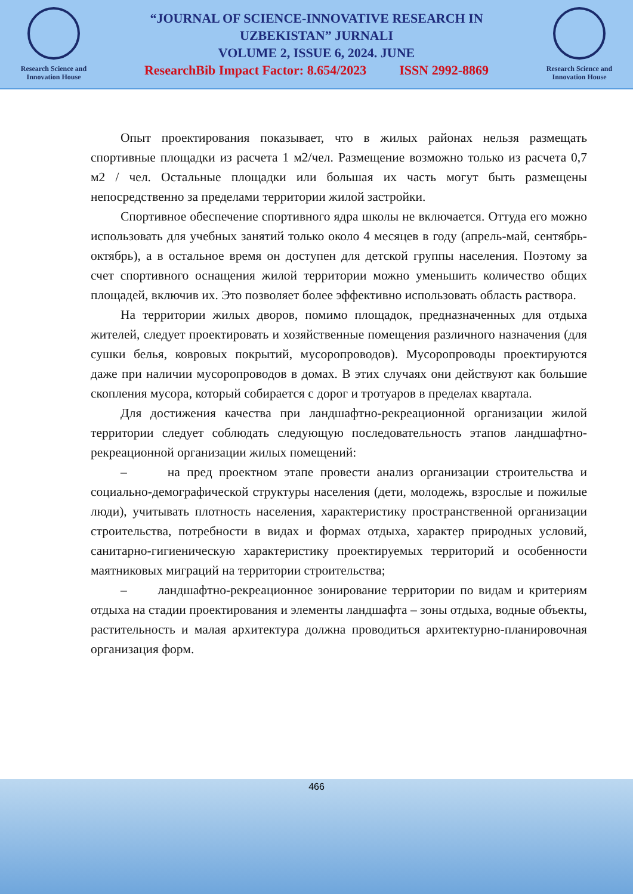Research Science and
Innovation House
“JOURNAL OF SCIENCE-INNOVATIVE RESEARCH IN
UZBEKISTAN” JURNALI
VOLUME 2, ISSUE 6, 2024. JUNE
ResearchBib Impact Factor: 8.654/2023 ISSN 2992-8869
Research Science and
Innovation House
Опыт проектирования показывает, что в жилых районах нельзя размещать спортивные площадки из расчета 1 м2/чел. Размещение возможно только из расчета 0,7 м2 / чел. Остальные площадки или большая их часть могут быть размещены непосредственно за пределами территории жилой застройки.
Спортивное обеспечение спортивного ядра школы не включается. Оттуда его можно использовать для учебных занятий только около 4 месяцев в году (апрель-май, сентябрь-октябрь), а в остальное время он доступен для детской группы населения. Поэтому за счет спортивного оснащения жилой территории можно уменьшить количество общих площадей, включив их. Это позволяет более эффективно использовать область раствора.
На территории жилых дворов, помимо площадок, предназначенных для отдыха жителей, следует проектировать и хозяйственные помещения различного назначения (для сушки белья, ковровых покрытий, мусоропроводов). Мусоропроводы проектируются даже при наличии мусоропроводов в домах. В этих случаях они действуют как большие скопления мусора, который собирается с дорог и тротуаров в пределах квартала.
Для достижения качества при ландшафтно-рекреационной организации жилой территории следует соблюдать следующую последовательность этапов ландшафтно-рекреационной организации жилых помещений:
– на пред проектном этапе провести анализ организации строительства и социально-демографической структуры населения (дети, молодежь, взрослые и пожилые люди), учитывать плотность населения, характеристику пространственной организации строительства, потребности в видах и формах отдыха, характер природных условий, санитарно-гигиеническую характеристику проектируемых территорий и особенности маятниковых миграций на территории строительства;
– ландшафтно-рекреационное зонирование территории по видам и критериям отдыха на стадии проектирования и элементы ландшафта – зоны отдыха, водные объекты, растительность и малая архитектура должна проводиться архитектурно-планировочная организация форм.
466